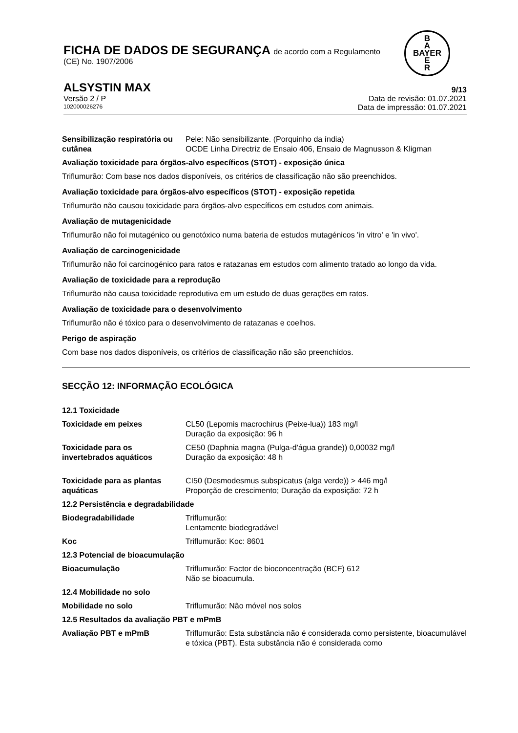FICHA DE DADOS DE SEGURANÇA de acordo com a Regulamento
(CE) No. 1907/2006
B
A
BAYER
E
R
ALSYSTIN MAX 9/13
Versão 2 / P Data de revisão: 01.07.2021
102000026276 Data de impressão: 01.07.2021
Sensibilização respiratória ou cutânea
Pele: Não sensibilizante. (Porquinho da índia)
OCDE Linha Directriz de Ensaio 406, Ensaio de Magnusson & Kligman
Avaliação toxicidade para órgãos-alvo específicos (STOT) - exposição única
Triflumurão: Com base nos dados disponíveis, os critérios de classificação não são preenchidos.
Avaliação toxicidade para órgãos-alvo específicos (STOT) - exposição repetida
Triflumurão não causou toxicidade para órgãos-alvo específicos em estudos com animais.
Avaliação de mutagenicidade
Triflumurão não foi mutagénico ou genotóxico numa bateria de estudos mutagénicos 'in vitro' e 'in vivo'.
Avaliação de carcinogenicidade
Triflumurão não foi carcinogénico para ratos e ratazanas em estudos com alimento tratado ao longo da vida.
Avaliação de toxicidade para a reprodução
Triflumurão não causa toxicidade reprodutiva em um estudo de duas gerações em ratos.
Avaliação de toxicidade para o desenvolvimento
Triflumurão não é tóxico para o desenvolvimento de ratazanas e coelhos.
Perigo de aspiração
Com base nos dados disponíveis, os critérios de classificação não são preenchidos.
SECÇÃO 12: INFORMAÇÃO ECOLÓGICA
12.1 Toxicidade
Toxicidade em peixes CL50 (Lepomis macrochirus (Peixe-lua)) 183 mg/l
Duração da exposição: 96 h
Toxicidade para os invertebrados aquáticos
CE50 (Daphnia magna (Pulga-d'água grande)) 0,00032 mg/l
Duração da exposição: 48 h
Toxicidade para as plantas aquáticas
CI50 (Desmodesmus subspicatus (alga verde)) > 446 mg/l
Proporção de crescimento; Duração da exposição: 72 h
12.2 Persistência e degradabilidade
Biodegradabilidade Triflumurão:
Lentamente biodegradável
Koc Triflumurão: Koc: 8601
12.3 Potencial de bioacumulação
Bioacumulação Triflumurão: Factor de bioconcentração (BCF) 612
Não se bioacumula.
12.4 Mobilidade no solo
Mobilidade no solo Triflumurão: Não móvel nos solos
12.5 Resultados da avaliação PBT e mPmB
Avaliação PBT e mPmB Triflumurão: Esta substância não é considerada como persistente, bioacumulável e tóxica (PBT). Esta substância não é considerada como